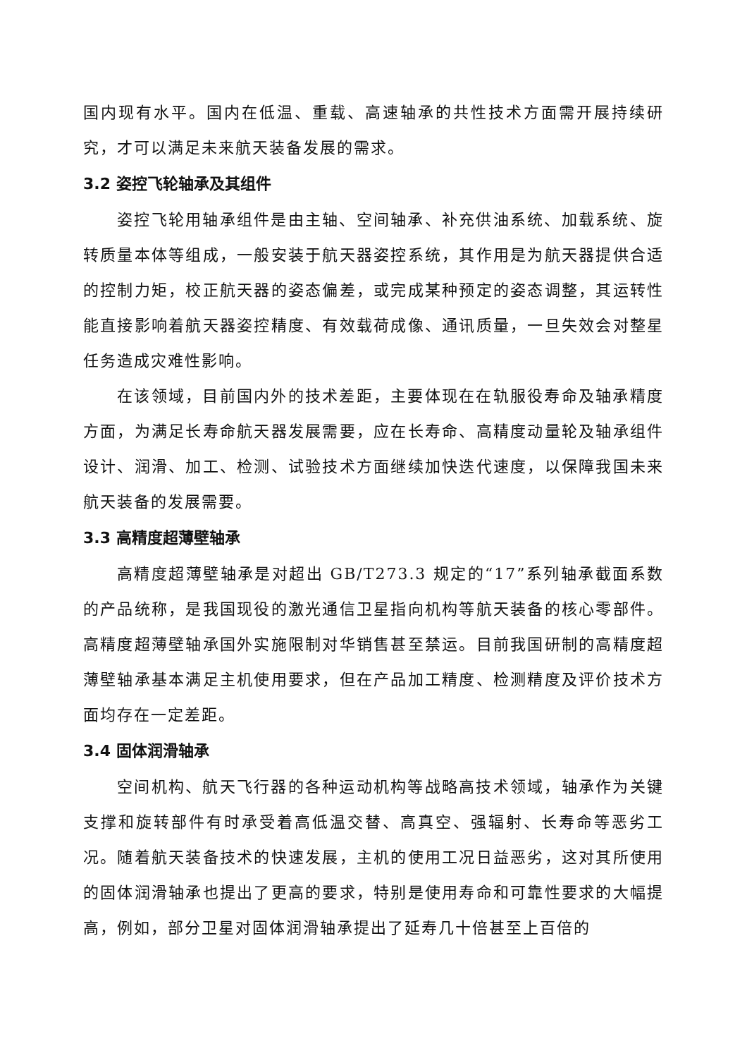国内现有水平。国内在低温、重载、高速轴承的共性技术方面需开展持续研究，才可以满足未来航天装备发展的需求。
3.2 姿控飞轮轴承及其组件
姿控飞轮用轴承组件是由主轴、空间轴承、补充供油系统、加载系统、旋转质量本体等组成，一般安装于航天器姿控系统，其作用是为航天器提供合适的控制力矩，校正航天器的姿态偏差，或完成某种预定的姿态调整，其运转性能直接影响着航天器姿控精度、有效载荷成像、通讯质量，一旦失效会对整星任务造成灾难性影响。
在该领域，目前国内外的技术差距，主要体现在在轨服役寿命及轴承精度方面，为满足长寿命航天器发展需要，应在长寿命、高精度动量轮及轴承组件设计、润滑、加工、检测、试验技术方面继续加快迭代速度，以保障我国未来航天装备的发展需要。
3.3 高精度超薄壁轴承
高精度超薄壁轴承是对超出 GB/T273.3 规定的“17”系列轴承截面系数的产品统称，是我国现役的激光通信卫星指向机构等航天装备的核心零部件。高精度超薄壁轴承国外实施限制对华销售甚至禁运。目前我国研制的高精度超薄壁轴承基本满足主机使用要求，但在产品加工精度、检测精度及评价技术方面均存在一定差距。
3.4 固体润滑轴承
空间机构、航天飞行器的各种运动机构等战略高技术领域，轴承作为关键支撑和旋转部件有时承受着高低温交替、高真空、强辐射、长寿命等恶劣工况。随着航天装备技术的快速发展，主机的使用工况日益恶劣，这对其所使用的固体润滑轴承也提出了更高的要求，特别是使用寿命和可靠性要求的大幅提高，例如，部分卫星对固体润滑轴承提出了延寿几十倍甚至上百倍的